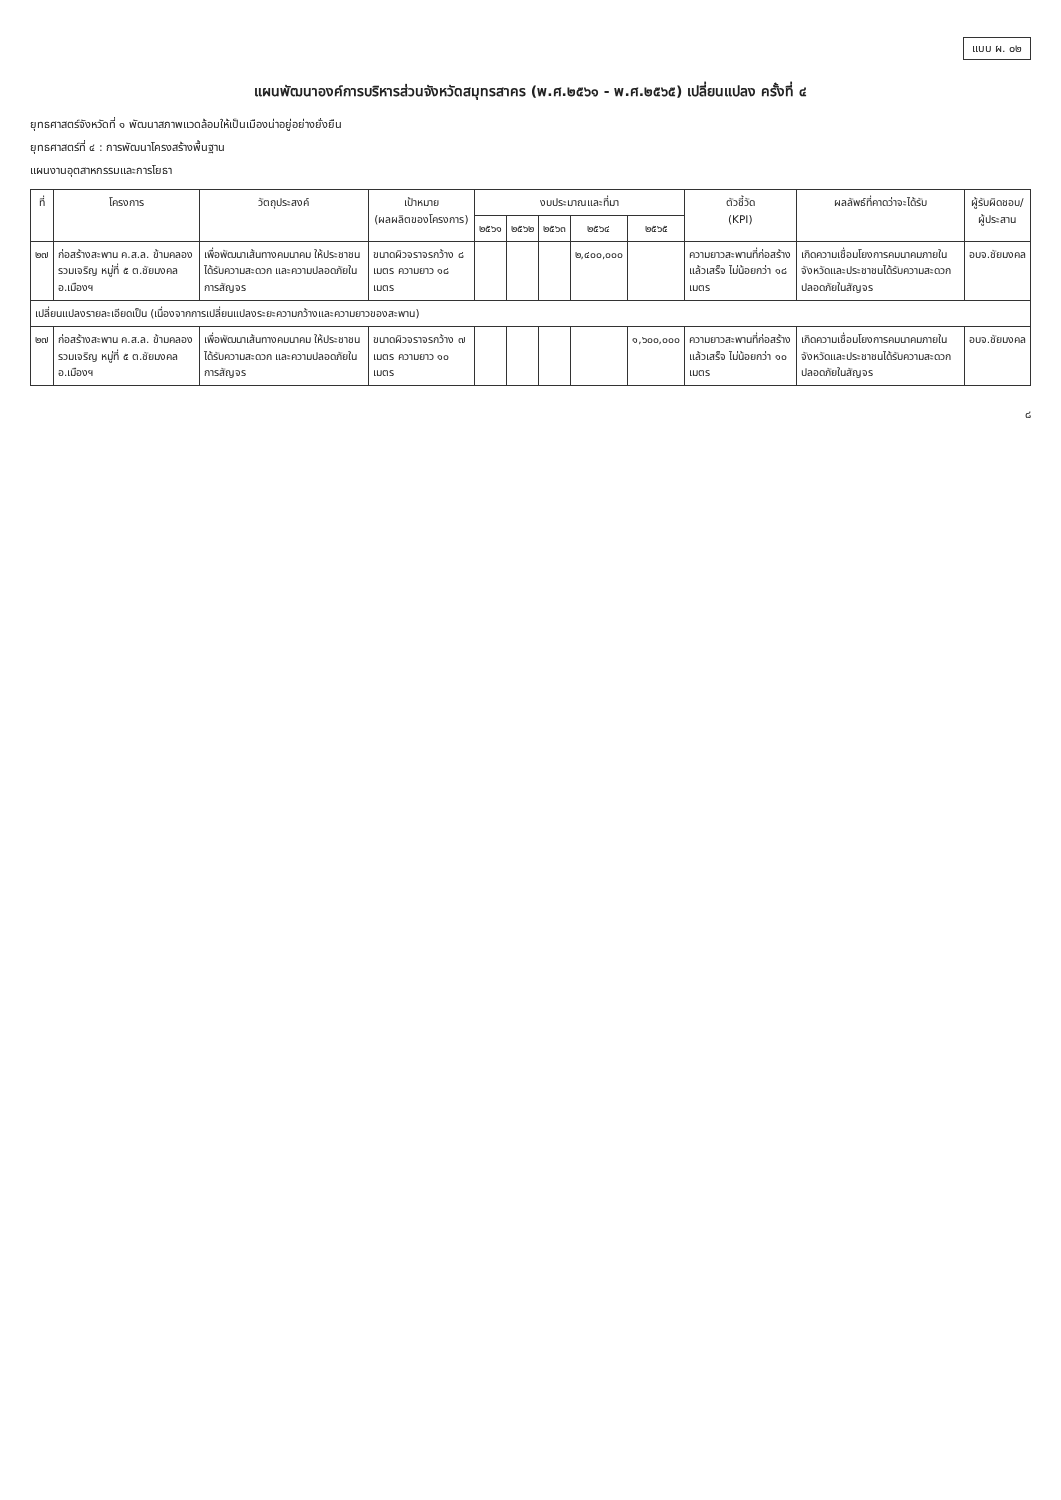แบบ ผ. ๐๒
แผนพัฒนาองค์การบริหารส่วนจังหวัดสมุทรสาคร (พ.ศ.๒๕๖๑ - พ.ศ.๒๕๖๕) เปลี่ยนแปลง ครั้งที่ ๔
ยุทธศาสตร์จังหวัดที่ ๑ พัฒนาสภาพแวดล้อมให้เป็นเมืองน่าอยู่อย่างยั่งยืน
ยุทธศาสตร์ที่ ๔ : การพัฒนาโครงสร้างพื้นฐาน
แผนงานอุตสาหกรรมและการโยธา
| ที่ | โครงการ | วัตถุประสงค์ | เป้าหมาย (ผลผลิตของโครงการ) | งบประมาณและที่มา | | | | | ตัวชี้วัด (KPI) | ผลลัพธ์ที่คาดว่าจะได้รับ | ผู้รับผิดชอบ/ ผู้ประสาน |
| --- | --- | --- | --- | --- | --- | --- | --- | --- | --- | --- | --- |
| | | | | ๒๕๖๑ | ๒๕๖๒ | ๒๕๖๓ | ๒๕๖๔ | ๒๕๖๕ | | | |
| ๒๗ | ก่อสร้างสะพาน ค.ส.ล. ข้ามคลองรวมเจริญ หมู่ที่ ๕ ต.ชัยมงคล อ.เมืองฯ | เพื่อพัฒนาเส้นทางคมนาคม ให้ประชาชนได้รับความสะดวก และความปลอดภัยในการสัญจร | ขนาดผิวจราจรกว้าง ๘ เมตร ความยาว ๑๘ เมตร | | | | ๒,๔๐๐,๐๐๐ | | ความยาวสะพานที่ก่อสร้างแล้วเสร็จ ไม่น้อยกว่า ๑๘ เมตร | เกิดความเชื่อมโยงการคมนาคมภายในจังหวัดและประชาชนได้รับความสะดวก ปลอดภัยในสัญจร | อบจ.ชัยมงคล |
| เปลี่ยนแปลงรายละเอียดเป็น (เนื่องจากการเปลี่ยนแปลงระยะความกว้างและความยาวของสะพาน) | | | | | | | | | | | |
| ๒๗ | ก่อสร้างสะพาน ค.ส.ล. ข้ามคลองรวมเจริญ หมู่ที่ ๕ ต.ชัยมงคล อ.เมืองฯ | เพื่อพัฒนาเส้นทางคมนาคม ให้ประชาชนได้รับความสะดวก และความปลอดภัยในการสัญจร | ขนาดผิวจราจรกว้าง ๗ เมตร ความยาว ๑๐ เมตร | | | | | ๑,๖๐๐,๐๐๐ | ความยาวสะพานที่ก่อสร้างแล้วเสร็จ ไม่น้อยกว่า ๑๐ เมตร | เกิดความเชื่อมโยงการคมนาคมภายในจังหวัดและประชาชนได้รับความสะดวก ปลอดภัยในสัญจร | อบจ.ชัยมงคล |
๘